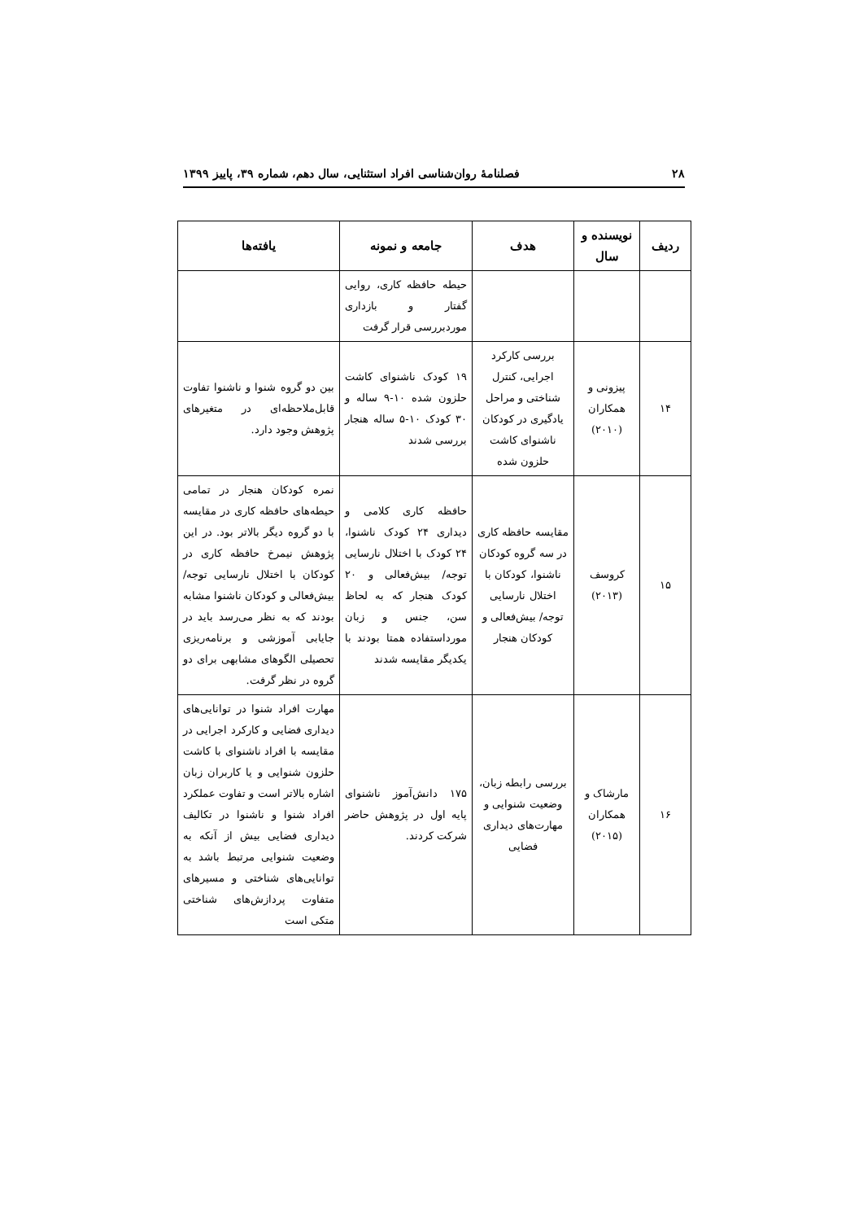۲۸ فصلنامهٔ روان‌شناسی افراد استثنایی، سال دهم، شماره ۳۹، پاییز ۱۳۹۹
| ردیف | نویسنده و سال | هدف | جامعه و نمونه | یافته‌ها |
| --- | --- | --- | --- | --- |
| | | | حیطه حافظه کاری، روایی گفتار و بازداری موردبررسی قرار گرفت | |
| ۱۴ | پیزونی و همکاران (۲۰۱۰) | بررسی کارکرد اجرایی، کنترل شناختی و مراحل یادگیری در کودکان ناشنوای کاشت حلزون شده | ۱۹ کودک ناشنوای کاشت حلزون شده ۱۰-۹ ساله و ۳۰ کودک ۱۰-۵ ساله هنجار بررسی شدند | بین دو گروه شنوا و ناشنوا تفاوت قابل‌ملاحظه‌ای در متغیرهای پژوهش وجود دارد. |
| ۱۵ | کروسف (۲۰۱۳) | مقایسه حافظه کاری در سه گروه کودکان ناشنوا، کودکان با اختلال نارسایی توجه/ بیش‌فعالی و کودکان هنجار | حافظه کاری کلامی و دیداری ۲۴ کودک ناشنوا، ۲۴ کودک با اختلال نارسایی توجه/ بیش‌فعالی و ۲۰ کودک هنجار که به لحاظ سن، جنس و زبان مورداستفاده همتا بودند با یکدیگر مقایسه شدند | نمره کودکان هنجار در تمامی حیطه‌های حافظه کاری در مقایسه با دو گروه دیگر بالاتر بود. در این پژوهش نیمرخ حافظه کاری در کودکان با اختلال نارسایی توجه/ بیش‌فعالی و کودکان ناشنوا مشابه بودند که به نظر می‌رسد باید در جایابی آموزشی و برنامه‌ریزی تحصیلی الگوهای مشابهی برای دو گروه در نظر گرفت. |
| ۱۶ | مارشاک و همکاران (۲۰۱۵) | بررسی رابطه زبان، وضعیت شنوایی و مهارت‌های دیداری فضایی | ۱۷۵ دانش‌آموز ناشنوای پایه اول در پژوهش حاضر شرکت کردند. | مهارت افراد شنوا در توانایی‌های دیداری فضایی و کارکرد اجرایی در مقایسه با افراد ناشنوای با کاشت حلزون شنوایی و یا کاربران زبان اشاره بالاتر است و تفاوت عملکرد افراد شنوا و ناشنوا در تکالیف دیداری فضایی بیش از آنکه به وضعیت شنوایی مرتبط باشد به توانایی‌های شناختی و مسیرهای متفاوت پردازش‌های شناختی متکی است |